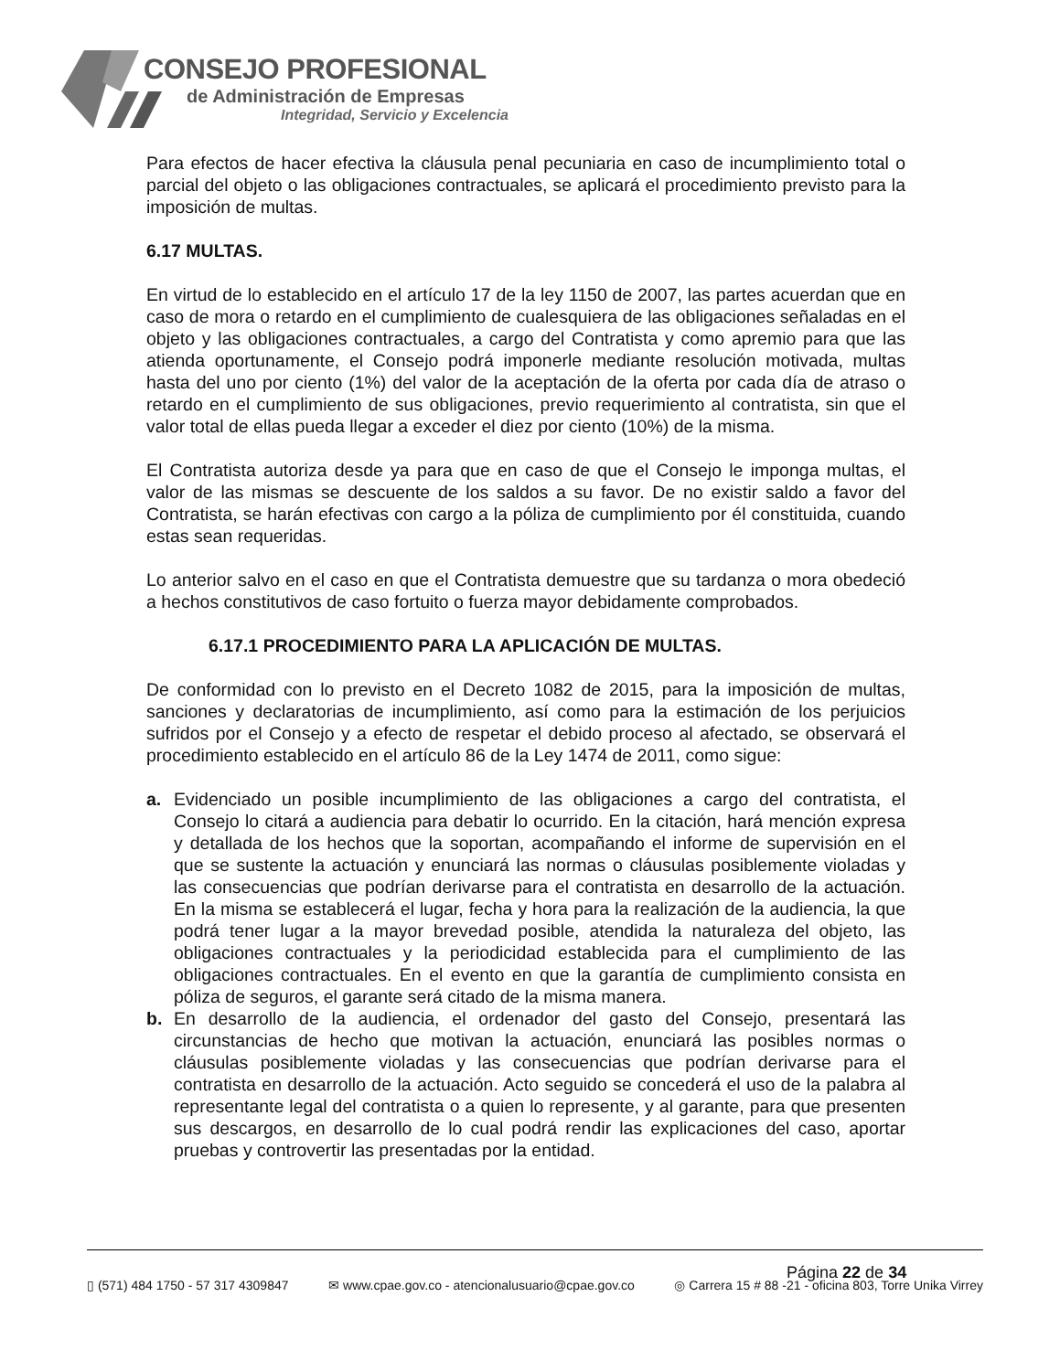CONSEJO PROFESIONAL
de Administración de Empresas
Integridad, Servicio y Excelencia
Para efectos de hacer efectiva la cláusula penal pecuniaria en caso de incumplimiento total o parcial del objeto o las obligaciones contractuales, se aplicará el procedimiento previsto para la imposición de multas.
6.17 MULTAS.
En virtud de lo establecido en el artículo 17 de la ley 1150 de 2007, las partes acuerdan que en caso de mora o retardo en el cumplimiento de cualesquiera de las obligaciones señaladas en el objeto y las obligaciones contractuales, a cargo del Contratista y como apremio para que las atienda oportunamente, el Consejo podrá imponerle mediante resolución motivada, multas hasta del uno por ciento (1%) del valor de la aceptación de la oferta por cada día de atraso o retardo en el cumplimiento de sus obligaciones, previo requerimiento al contratista, sin que el valor total de ellas pueda llegar a exceder el diez por ciento (10%) de la misma.
El Contratista autoriza desde ya para que en caso de que el Consejo le imponga multas, el valor de las mismas se descuente de los saldos a su favor. De no existir saldo a favor del Contratista, se harán efectivas con cargo a la póliza de cumplimiento por él constituida, cuando estas sean requeridas.
Lo anterior salvo en el caso en que el Contratista demuestre que su tardanza o mora obedeció a hechos constitutivos de caso fortuito o fuerza mayor debidamente comprobados.
6.17.1 PROCEDIMIENTO PARA LA APLICACIÓN DE MULTAS.
De conformidad con lo previsto en el Decreto 1082 de 2015, para la imposición de multas, sanciones y declaratorias de incumplimiento, así como para la estimación de los perjuicios sufridos por el Consejo y a efecto de respetar el debido proceso al afectado, se observará el procedimiento establecido en el artículo 86 de la Ley 1474 de 2011, como sigue:
a. Evidenciado un posible incumplimiento de las obligaciones a cargo del contratista, el Consejo lo citará a audiencia para debatir lo ocurrido. En la citación, hará mención expresa y detallada de los hechos que la soportan, acompañando el informe de supervisión en el que se sustente la actuación y enunciará las normas o cláusulas posiblemente violadas y las consecuencias que podrían derivarse para el contratista en desarrollo de la actuación. En la misma se establecerá el lugar, fecha y hora para la realización de la audiencia, la que podrá tener lugar a la mayor brevedad posible, atendida la naturaleza del objeto, las obligaciones contractuales y la periodicidad establecida para el cumplimiento de las obligaciones contractuales. En el evento en que la garantía de cumplimiento consista en póliza de seguros, el garante será citado de la misma manera.
b. En desarrollo de la audiencia, el ordenador del gasto del Consejo, presentará las circunstancias de hecho que motivan la actuación, enunciará las posibles normas o cláusulas posiblemente violadas y las consecuencias que podrían derivarse para el contratista en desarrollo de la actuación. Acto seguido se concederá el uso de la palabra al representante legal del contratista o a quien lo represente, y al garante, para que presenten sus descargos, en desarrollo de lo cual podrá rendir las explicaciones del caso, aportar pruebas y controvertir las presentadas por la entidad.
Página 22 de 34
▯ (571) 484 1750 - 57 317 4309847 ✉ www.cpae.gov.co - atencionalusuario@cpae.gov.co ◎ Carrera 15 # 88 -21 - oficina 803, Torre Unika Virrey